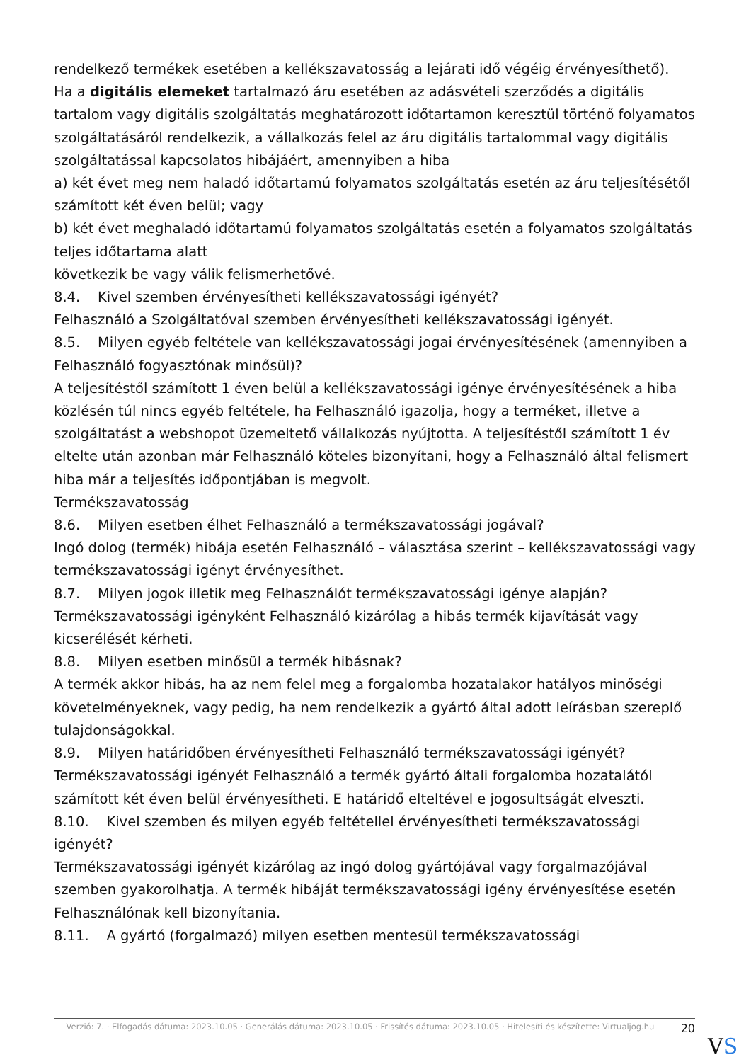rendelkező termékek esetében a kellékszavatosság a lejárati idő végéig érvényesíthető).
Ha a digitális elemeket tartalmazó áru esetében az adásvételi szerződés a digitális tartalom vagy digitális szolgáltatás meghatározott időtartamon keresztül történő folyamatos szolgáltatásáról rendelkezik, a vállalkozás felel az áru digitális tartalommal vagy digitális szolgáltatással kapcsolatos hibájáért, amennyiben a hiba
a) két évet meg nem haladó időtartamú folyamatos szolgáltatás esetén az áru teljesítésétől számított két éven belül; vagy
b) két évet meghaladó időtartamú folyamatos szolgáltatás esetén a folyamatos szolgáltatás teljes időtartama alatt
következik be vagy válik felismerhetővé.
8.4. Kivel szemben érvényesítheti kellékszavatossági igényét?
Felhasználó a Szolgáltatóval szemben érvényesítheti kellékszavatossági igényét.
8.5. Milyen egyéb feltétele van kellékszavatossági jogai érvényesítésének (amennyiben a Felhasználó fogyasztónak minősül)?
A teljesítéstől számított 1 éven belül a kellékszavatossági igénye érvényesítésének a hiba közlésén túl nincs egyéb feltétele, ha Felhasználó igazolja, hogy a terméket, illetve a szolgáltatást a webshopot üzemeltető vállalkozás nyújtotta. A teljesítéstől számított 1 év eltelte után azonban már Felhasználó köteles bizonyítani, hogy a Felhasználó által felismert hiba már a teljesítés időpontjában is megvolt.
Termékszavatosság
8.6. Milyen esetben élhet Felhasználó a termékszavatossági jogával?
Ingó dolog (termék) hibája esetén Felhasználó – választása szerint – kellékszavatossági vagy termékszavatossági igényt érvényesíthet.
8.7. Milyen jogok illetik meg Felhasználót termékszavatossági igénye alapján?
Termékszavatossági igényként Felhasználó kizárólag a hibás termék kijavítását vagy kicserélését kérheti.
8.8. Milyen esetben minősül a termék hibásnak?
A termék akkor hibás, ha az nem felel meg a forgalomba hozatalakor hatályos minőségi követelményeknek, vagy pedig, ha nem rendelkezik a gyártó által adott leírásban szereplő tulajdonságokkal.
8.9. Milyen határidőben érvényesítheti Felhasználó termékszavatossági igényét?
Termékszavatossági igényét Felhasználó a termék gyártó általi forgalomba hozatalától számított két éven belül érvényesítheti. E határidő elteltével e jogosultságát elveszti.
8.10. Kivel szemben és milyen egyéb feltétellel érvényesítheti termékszavatossági igényét?
Termékszavatossági igényét kizárólag az ingó dolog gyártójával vagy forgalmazójával szemben gyakorolhatja. A termék hibáját termékszavatossági igény érvényesítése esetén Felhasználónak kell bizonyítania.
8.11. A gyártó (forgalmazó) milyen esetben mentesül termékszavatossági
Verzió: 7. · Elfogadás dátuma: 2023.10.05 · Generálás dátuma: 2023.10.05 · Frissítés dátuma: 2023.10.05 · Hitelesíti és készítette: Virtualjog.hu
20
VS